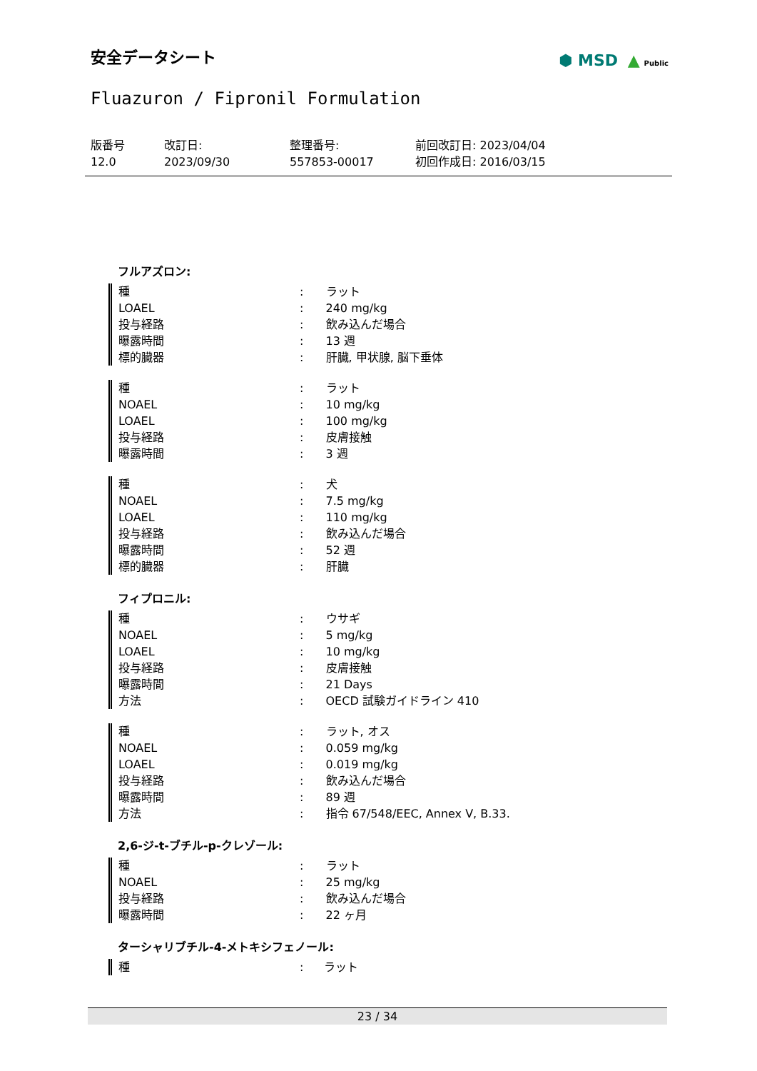安全データシート
⬢ MSD ▲ Public
Fluazuron / Fipronil Formulation
版番号
12.0
改訂日:
2023/09/30
整理番号:
557853-00017
前回改訂日: 2023/04/04
初回作成日: 2016/03/15
フルアズロン:
| 種 | : | ラット |
| LOAEL | : | 240 mg/kg |
| 投与経路 | : | 飲み込んだ場合 |
| 曝露時間 | : | 13 週 |
| 標的臓器 | : | 肝臓, 甲状腺, 脳下垂体 |
| 種 | : | ラット |
| NOAEL | : | 10 mg/kg |
| LOAEL | : | 100 mg/kg |
| 投与経路 | : | 皮膚接触 |
| 曝露時間 | : | 3 週 |
| 種 | : | 犬 |
| NOAEL | : | 7.5 mg/kg |
| LOAEL | : | 110 mg/kg |
| 投与経路 | : | 飲み込んだ場合 |
| 曝露時間 | : | 52 週 |
| 標的臓器 | : | 肝臓 |
フィプロニル:
| 種 | : | ウサギ |
| NOAEL | : | 5 mg/kg |
| LOAEL | : | 10 mg/kg |
| 投与経路 | : | 皮膚接触 |
| 曝露時間 | : | 21 Days |
| 方法 | : | OECD 試験ガイドライン 410 |
| 種 | : | ラット, オス |
| NOAEL | : | 0.059 mg/kg |
| LOAEL | : | 0.019 mg/kg |
| 投与経路 | : | 飲み込んだ場合 |
| 曝露時間 | : | 89 週 |
| 方法 | : | 指令 67/548/EEC, Annex V, B.33. |
2,6-ジ-t-ブチル-p-クレゾール:
| 種 | : | ラット |
| NOAEL | : | 25 mg/kg |
| 投与経路 | : | 飲み込んだ場合 |
| 曝露時間 | : | 22 ヶ月 |
ターシャリブチル-4-メトキシフェノール:
| 種 | : | ラット |
23 / 34